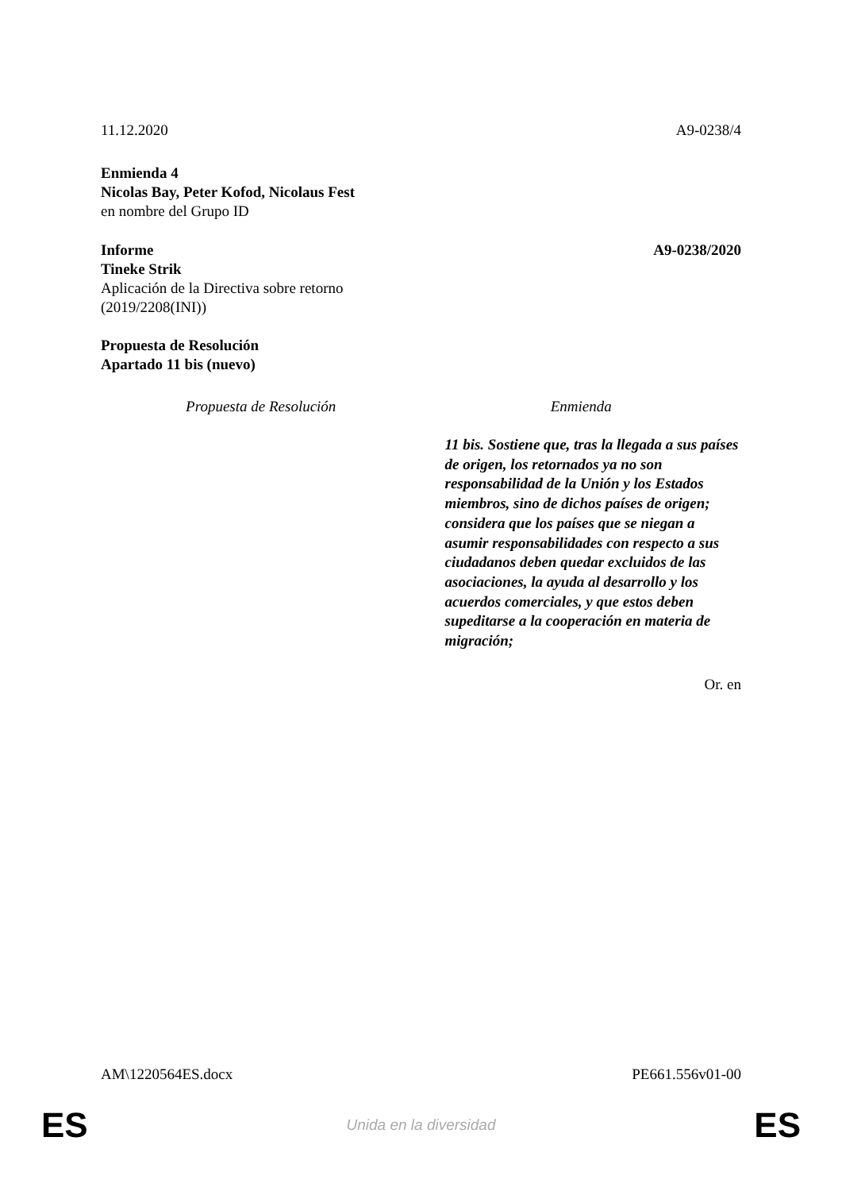11.12.2020 A9-0238/4
Enmienda 4
Nicolas Bay, Peter Kofod, Nicolaus Fest
en nombre del Grupo ID
Informe A9-0238/2020
Tineke Strik
Aplicación de la Directiva sobre retorno
(2019/2208(INI))
Propuesta de Resolución
Apartado 11 bis (nuevo)
| Propuesta de Resolución | Enmienda |
| --- | --- |
| | 11 bis. Sostiene que, tras la llegada a sus países de origen, los retornados ya no son responsabilidad de la Unión y los Estados miembros, sino de dichos países de origen; considera que los países que se niegan a asumir responsabilidades con respecto a sus ciudadanos deben quedar excluidos de las asociaciones, la ayuda al desarrollo y los acuerdos comerciales, y que estos deben supeditarse a la cooperación en materia de migración; |
Or. en
AM\1220564ES.docx PE661.556v01-00
ES Unida en la diversidad ES